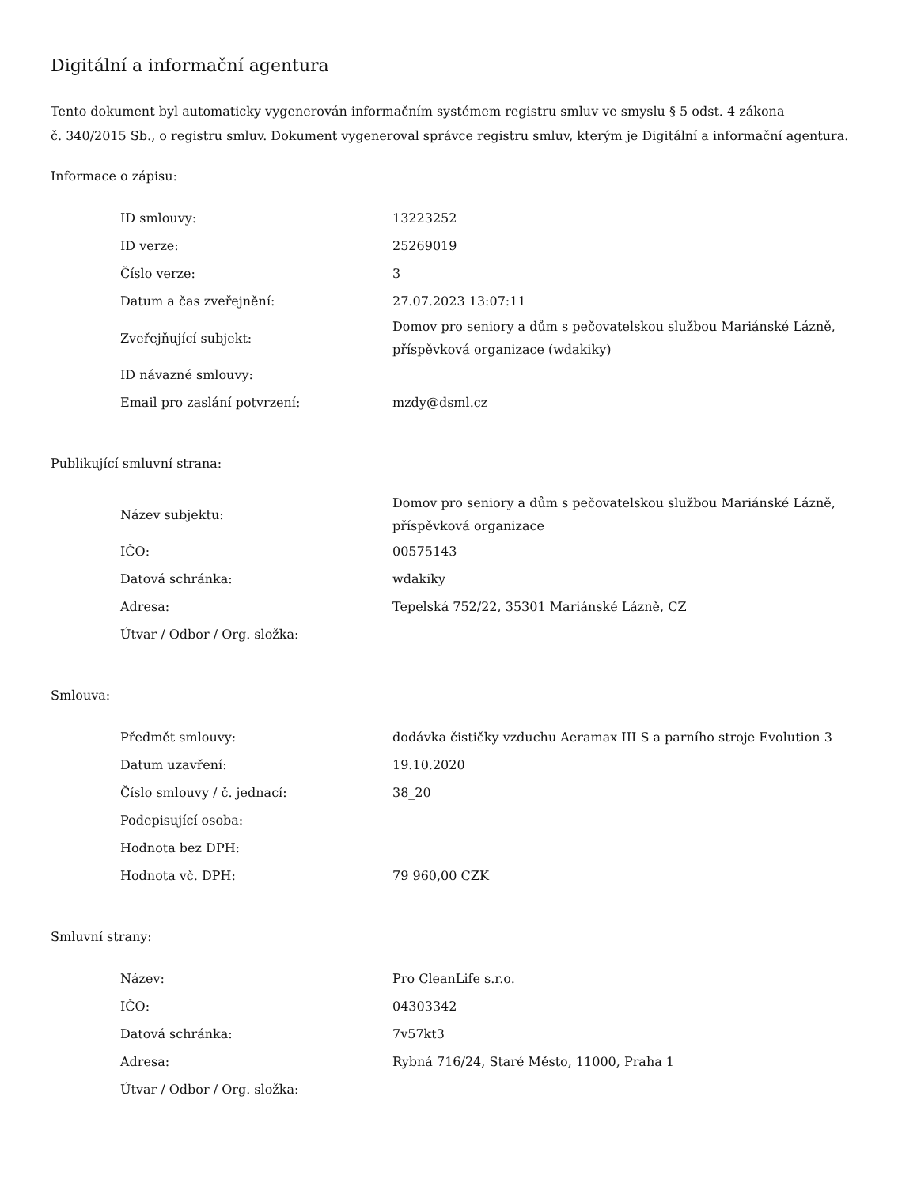Digitální a informační agentura
Tento dokument byl automaticky vygenerován informačním systémem registru smluv ve smyslu § 5 odst. 4 zákona
č. 340/2015 Sb., o registru smluv. Dokument vygeneroval správce registru smluv, kterým je Digitální a informační agentura.
Informace o zápisu:
| ID smlouvy: | 13223252 |
| ID verze: | 25269019 |
| Číslo verze: | 3 |
| Datum a čas zveřejnění: | 27.07.2023 13:07:11 |
| Zveřejňující subjekt: | Domov pro seniory a dům s pečovatelskou službou Mariánské Lázně, příspěvková organizace (wdakiky) |
| ID návazné smlouvy: | |
| Email pro zaslání potvrzení: | mzdy@dsml.cz |
Publikující smluvní strana:
| Název subjektu: | Domov pro seniory a dům s pečovatelskou službou Mariánské Lázně, příspěvková organizace |
| IČO: | 00575143 |
| Datová schránka: | wdakiky |
| Adresa: | Tepelská 752/22, 35301 Mariánské Lázně, CZ |
| Útvar / Odbor / Org. složka: | |
Smlouva:
| Předmět smlouvy: | dodávka čističky vzduchu Aeramax III S a parního stroje Evolution 3 |
| Datum uzavření: | 19.10.2020 |
| Číslo smlouvy / č. jednací: | 38_20 |
| Podepisující osoba: | |
| Hodnota bez DPH: | |
| Hodnota vč. DPH: | 79 960,00 CZK |
Smluvní strany:
| Název: | Pro CleanLife s.r.o. |
| IČO: | 04303342 |
| Datová schránka: | 7v57kt3 |
| Adresa: | Rybná 716/24, Staré Město, 11000, Praha 1 |
| Útvar / Odbor / Org. složka: | |